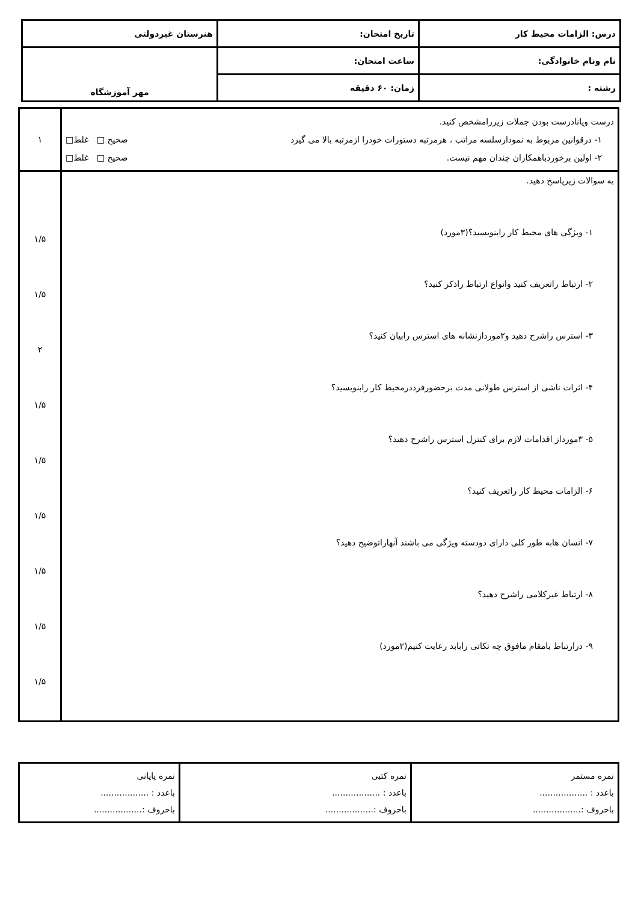| درس: الزامات محیط کار | تاریخ امتحان: | هنرستان غیردولتی |
| نام ونام خانوادگی: | ساعت امتحان: | مهر آموزشگاه |
| رشته : | زمان: ۶۰ دقیقه | |
| درست ویانادرست بودن جملات زیررامشخص کنید. ۱- درقوانین مربوط به نمودارسلسه مراتب ، هرمرتبه دستورات خودرا ازمرتبه بالا می گیرد صحیح □ غلط□ ۲- اولین برخوردباهمکاران چندان مهم نیست. صحیح □ غلط□ | ۱ |
| به سوالات زیرپاسخ دهید. ۱- ویژگی های محیط کار رابنویسید؟(۳مورد) ۲- ارتباط راتعریف کنید وانواع ارتباط راذکر کنید؟ ۳- استرس راشرح دهید و۲موردازنشانه های استرس رابیان کنید؟ ۴- اثرات ناشی از استرس طولانی مدت برحضورفرددرمحیط کار رابنویسید؟ ۵- ۳مورداز اقدامات لازم برای کنترل استرس راشرح دهید؟ ۶- الزامات محیط کار راتعریف کنید؟ ۷- انسان هابه طور کلی دارای دودسته ویژگی می باشند آنهاراتوضیح دهید؟ ۸- ارتباط غیرکلامی راشرح دهید؟ ۹- درارتباط بامقام مافوق چه نکاتی رابابد رعایت کنیم(۲مورد) | ۱/۵ ۱/۵ ۲ ۱/۵ ۱/۵ ۱/۵ ۱/۵ ۱/۵ ۱/۵ |
| نمره مستمر باعدد : .................. باحروف :.................. | نمره کتبی باعدد : .................. باحروف :.................. | نمره پایانی باعدد : .................. باحروف :.................. |